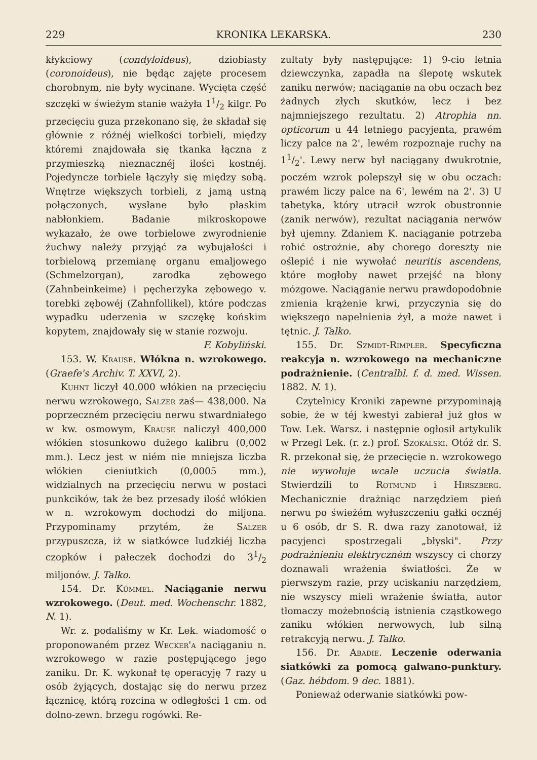229 KRONIKA LEKARSKA. 230
kłykciowy (condyloideus), dziobiasty (coronoideus), nie będąc zajęte procesem chorobnym, nie były wycinane. Wycięta część szczęki w świeżym stanie ważyła 11/2 kilgr. Po przecięciu guza przekonano się, że składał się głównie z różnéj wielkości torbieli, między któremi znajdowała się tkanka łączna z przymieszką nieznacznéj ilości kostnéj. Pojedyncze torbiele łączyły się między sobą. Wnętrze większych torbieli, z jamą ustną połączonych, wysłane było płaskim nabłonkiem. Badanie mikroskopowe wykazało, że owe torbielowe zwyrodnienie żuchwy należy przyjąć za wybujałości i torbielową przemianę organu emaljowego (Schmelzorgan), zarodka zębowego (Zahnbeinkeime) i pęcherzyka zębowego v. torebki zębowéj (Zahnfollikel), które podczas wypadku uderzenia w szczękę końskim kopytem, znajdowały się w stanie rozwoju.
F. Kobyliński.
153. W. Krause. Włókna n. wzrokowego. (Graefe's Archiv. T. XXVI, 2).
Kuhnt liczył 40.000 włókien na przecięciu nerwu wzrokowego, Salzer zaś— 438,000. Na poprzeczném przecięciu nerwu stwardniałego w kw. osmowym, Krause naliczył 400,000 włókien stosunkowo dużego kalibru (0,002 mm.). Lecz jest w niém nie mniejsza liczba włókien cieniutkich (0,0005 mm.), widzialnych na przecięciu nerwu w postaci punkcików, tak że bez przesady ilość włókien w n. wzrokowym dochodzi do miljona. Przypominamy przytém, że Salzer przypuszcza, iż w siatkówce ludzkiéj liczba czopków i pałeczek dochodzi do 31/2 miljonów. J. Talko.
154. Dr. Kümmel. Naciąganie nerwu wzrokowego. (Deut. med. Wochenschr. 1882, N. 1).
Wr. z. podaliśmy w Kr. Lek. wiadomość o proponowaném przez Wecker'a naciąganiu n. wzrokowego w razie postępującego jego zaniku. Dr. K. wykonał tę operacyję 7 razy u osób żyjących, dostając się do nerwu przez łącznicę, którą rozcina w odległości 1 cm. od dolno-zewn. brzegu rogówki. Re-
zultaty były następujące: 1) 9-cio letnia dziewczynka, zapadła na ślepotę wskutek zaniku nerwów; naciąganie na obu oczach bez żadnych złych skutków, lecz i bez najmniejszego rezultatu. 2) Atrophia nn. opticorum u 44 letniego pacyjenta, prawém liczy palce na 2', lewém rozpoznaje ruchy na 11/2'. Lewy nerw był naciągany dwukrotnie, poczém wzrok polepszył się w obu oczach: prawém liczy palce na 6', lewém na 2'. 3) U tabetyka, który utracił wzrok obustronnie (zanik nerwów), rezultat naciągania nerwów był ujemny. Zdaniem K. naciąganie potrzeba robić ostrożnie, aby chorego doreszty nie oślepić i nie wywołać neuritis ascendens, które mogłoby nawet przejść na błony mózgowe. Naciąganie nerwu prawdopodobnie zmienia krążenie krwi, przyczynia się do większego napełnienia żył, a może nawet i tętnic. J. Talko.
155. Dr. Szmidt-Rimpler. Specyficzna reakcyja n. wzrokowego na mechaniczne podrażnienie. (Centralbl. f. d. med. Wissen. 1882. N. 1).
Czytelnicy Kroniki zapewne przypominają sobie, że w téj kwestyi zabierał już głos w Tow. Lek. Warsz. i następnie ogłosił artykulik w Przegl Lek. (r. z.) prof. Szokalski. Otóż dr. S. R. przekonał się, że przecięcie n. wzrokowego nie wywołuje wcale uczucia światła. Stwierdzili to Rotmund i Hirszberg. Mechanicznie drażniąc narzędziem pień nerwu po świeżém wyłuszczeniu gałki ocznéj u 6 osób, dr S. R. dwa razy zanotował, iż pacyjenci spostrzegali „błyski". Przy podrażnieniu elektrycznėm wszyscy ci chorzy doznawali wrażenia światłości. Że w pierwszym razie, przy uciskaniu narzędziem, nie wszyscy mieli wrażenie światła, autor tłomaczy możebnością istnienia cząstkowego zaniku włókien nerwowych, lub silną retrakcyją nerwu. J. Talko.
156. Dr. Abadie. Leczenie oderwania siatkówki za pomocą galwano-punktury. (Gaz. hébdom. 9 dec. 1881).
Ponieważ oderwanie siatkówki pow-